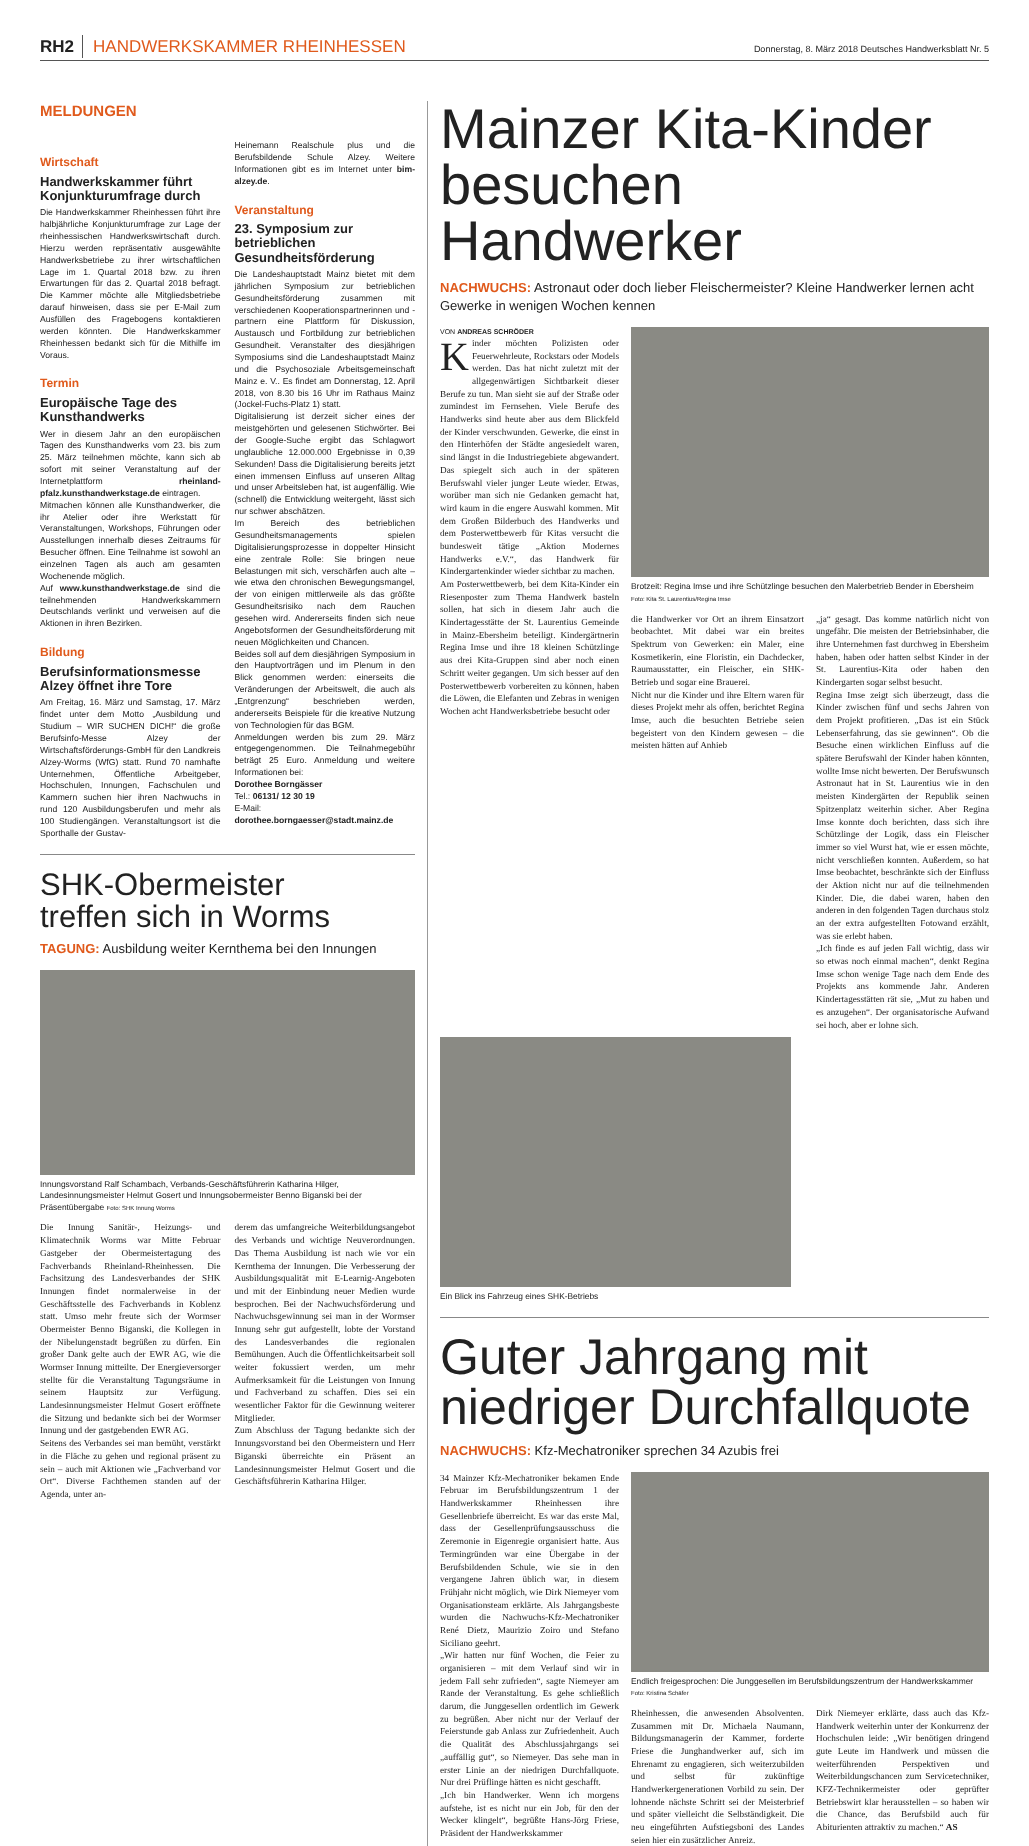RH2 HANDWERKSKAMMER RHEINHESSEN Donnerstag, 8. März 2018 Deutsches Handwerksblatt Nr. 5
MELDUNGEN
Wirtschaft
Handwerkskammer führt Konjunkturumfrage durch
Die Handwerkskammer Rheinhessen führt ihre halbjährliche Konjunkturumfrage zur Lage der rheinhessischen Handwerkswirtschaft durch. Hierzu werden repräsentativ ausgewählte Handwerksbetriebe zu ihrer wirtschaftlichen Lage im 1. Quartal 2018 bzw. zu ihren Erwartungen für das 2. Quartal 2018 befragt. Die Kammer möchte alle Mitgliedsbetriebe darauf hinweisen, dass sie per E-Mail zum Ausfüllen des Fragebogens kontaktieren werden könnten. Die Handwerkskammer Rheinhessen bedankt sich für die Mithilfe im Voraus.
Termin
Europäische Tage des Kunsthandwerks
Wer in diesem Jahr an den europäischen Tagen des Kunsthandwerks vom 23. bis zum 25. März teilnehmen möchte, kann sich ab sofort mit seiner Veranstaltung auf der Internetplattform rheinland-pfalz.kunsthandwerkstage.de eintragen.
Mitmachen können alle Kunsthandwerker, die ihr Atelier oder ihre Werkstatt für Veranstaltungen, Workshops, Führungen oder Ausstellungen innerhalb dieses Zeitraums für Besucher öffnen. Eine Teilnahme ist sowohl an einzelnen Tagen als auch am gesamten Wochenende möglich.
Auf www.kunsthandwerkstage.de sind die teilnehmenden Handwerkskammern Deutschlands verlinkt und verweisen auf die Aktionen in ihren Bezirken.
Bildung
Berufsinformationsmesse Alzey öffnet ihre Tore
Am Freitag, 16. März und Samstag, 17. März findet unter dem Motto „Ausbildung und Studium – WIR SUCHEN DICH!“ die große Berufsinfo-Messe Alzey der Wirtschaftsförderungs-GmbH für den Landkreis Alzey-Worms (WfG) statt. Rund 70 namhafte Unternehmen, Öffentliche Arbeitgeber, Hochschulen, Innungen, Fachschulen und Kammern suchen hier ihren Nachwuchs in rund 120 Ausbildungsberufen und mehr als 100 Studiengängen. Veranstaltungsort ist die Sporthalle der Gustav-
Heinemann Realschule plus und die Berufsbildende Schule Alzey. Weitere Informationen gibt es im Internet unter bim-alzey.de.
Veranstaltung
23. Symposium zur betrieblichen Gesundheitsförderung
Die Landeshauptstadt Mainz bietet mit dem jährlichen Symposium zur betrieblichen Gesundheitsförderung zusammen mit verschiedenen Kooperationspartnerinnen und -partnern eine Plattform für Diskussion, Austausch und Fortbildung zur betrieblichen Gesundheit. Veranstalter des diesjährigen Symposiums sind die Landeshauptstadt Mainz und die Psychosoziale Arbeitsgemeinschaft Mainz e. V.. Es findet am Donnerstag, 12. April 2018, von 8.30 bis 16 Uhr im Rathaus Mainz (Jockel-Fuchs-Platz 1) statt.
Digitalisierung ist derzeit sicher eines der meistgehörten und gelesenen Stichwörter. Bei der Google-Suche ergibt das Schlagwort unglaubliche 12.000.000 Ergebnisse in 0,39 Sekunden! Dass die Digitalisierung bereits jetzt einen immensen Einfluss auf unseren Alltag und unser Arbeitsleben hat, ist augenfällig. Wie (schnell) die Entwicklung weitergeht, lässt sich nur schwer abschätzen.
Im Bereich des betrieblichen Gesundheitsmanagements spielen Digitalisierungsprozesse in doppelter Hinsicht eine zentrale Rolle: Sie bringen neue Belastungen mit sich, verschärfen auch alte – wie etwa den chronischen Bewegungsmangel, der von einigen mittlerweile als das größte Gesundheitsrisiko nach dem Rauchen gesehen wird. Andererseits finden sich neue Angebotsformen der Gesundheitsförderung mit neuen Möglichkeiten und Chancen.
Beides soll auf dem diesjährigen Symposium in den Hauptvorträgen und im Plenum in den Blick genommen werden: einerseits die Veränderungen der Arbeitswelt, die auch als „Entgrenzung“ beschrieben werden, andererseits Beispiele für die kreative Nutzung von Technologien für das BGM.
Anmeldungen werden bis zum 29. März entgegengenommen. Die Teilnahmegebühr beträgt 25 Euro. Anmeldung und weitere Informationen bei:
Dorothee Borngässer
Tel.: 06131/ 12 30 19
E-Mail: dorothee.borngaesser@stadt.mainz.de
SHK-Obermeister
treffen sich in Worms
TAGUNG: Ausbildung weiter Kernthema bei den Innungen
Innungsvorstand Ralf Schambach, Verbands-Geschäftsführerin Katharina Hilger, Landesinnungsmeister Helmut Gosert und Innungsobermeister Benno Biganski bei der Präsentübergabe Foto: SHK Innung Worms
Die Innung Sanitär-, Heizungs- und Klimatechnik Worms war Mitte Februar Gastgeber der Obermeistertagung des Fachverbands Rheinland-Rheinhessen. Die Fachsitzung des Landesverbandes der SHK Innungen findet normalerweise in der Geschäftsstelle des Fachverbands in Koblenz statt. Umso mehr freute sich der Wormser Obermeister Benno Biganski, die Kollegen in der Nibelungenstadt begrüßen zu dürfen. Ein großer Dank gelte auch der EWR AG, wie die Wormser Innung mitteilte. Der Energieversorger stellte für die Veranstaltung Tagungsräume in seinem Hauptsitz zur Verfügung. Landesinnungsmeister Helmut Gosert eröffnete die Sitzung und bedankte sich bei der Wormser Innung und der gastgebenden EWR AG.
Seitens des Verbandes sei man bemüht, verstärkt in die Fläche zu gehen und regional präsent zu sein – auch mit Aktionen wie „Fachverband vor Ort“. Diverse Fachthemen standen auf der Agenda, unter an-
derem das umfangreiche Weiterbildungsangebot des Verbands und wichtige Neuverordnungen. Das Thema Ausbildung ist nach wie vor ein Kernthema der Innungen. Die Verbesserung der Ausbildungsqualität mit E-Learnig-Angeboten und mit der Einbindung neuer Medien wurde besprochen. Bei der Nachwuchsförderung und Nachwuchsgewinnung sei man in der Wormser Innung sehr gut aufgestellt, lobte der Vorstand des Landesverbandes die regionalen Bemühungen. Auch die Öffentlichkeitsarbeit soll weiter fokussiert werden, um mehr Aufmerksamkeit für die Leistungen von Innung und Fachverband zu schaffen. Dies sei ein wesentlicher Faktor für die Gewinnung weiterer Mitglieder.
Zum Abschluss der Tagung bedankte sich der Innungsvorstand bei den Obermeistern und Herr Biganski überreichte ein Präsent an Landesinnungsmeister Helmut Gosert und die Geschäftsführerin Katharina Hilger.
Mainzer Kita-Kinder
besuchen Handwerker
NACHWUCHS: Astronaut oder doch lieber Fleischermeister? Kleine Handwerker lernen acht Gewerke in wenigen Wochen kennen
VON ANDREAS SCHRÖDER
Kinder möchten Polizisten oder Feuerwehrleute, Rockstars oder Models werden. Das hat nicht zuletzt mit der allgegenwärtigen Sichtbarkeit dieser Berufe zu tun. Man sieht sie auf der Straße oder zumindest im Fernsehen. Viele Berufe des Handwerks sind heute aber aus dem Blickfeld der Kinder verschwunden. Gewerke, die einst in den Hinterhöfen der Städte angesiedelt waren, sind längst in die Industriegebiete abgewandert. Das spiegelt sich auch in der späteren Berufswahl vieler junger Leute wieder. Etwas, worüber man sich nie Gedanken gemacht hat, wird kaum in die engere Auswahl kommen. Mit dem Großen Bilderbuch des Handwerks und dem Posterwettbewerb für Kitas versucht die bundesweit tätige „Aktion Modernes Handwerks e.V.“, das Handwerk für Kindergartenkinder wieder sichtbar zu machen.
Am Posterwettbewerb, bei dem Kita-Kinder ein Riesenposter zum Thema Handwerk basteln sollen, hat sich in diesem Jahr auch die Kindertagesstätte der St. Laurentius Gemeinde in Mainz-Ebersheim beteiligt. Kindergärtnerin Regina Imse und ihre 18 kleinen Schützlinge aus drei Kita-Gruppen sind aber noch einen Schritt weiter gegangen. Um sich besser auf den Posterwettbewerb vorbereiten zu können, haben die Löwen, die Elefanten und Zebras in wenigen Wochen acht Handwerksbetriebe besucht oder
Brotzeit: Regina Imse und ihre Schützlinge besuchen den Malerbetrieb Bender in Ebersheim Foto: Kita St. Laurentius/Regina Imse
die Handwerker vor Ort an ihrem Einsatzort beobachtet. Mit dabei war ein breites Spektrum von Gewerken: ein Maler, eine Kosmetikerin, eine Floristin, ein Dachdecker, Raumausstatter, ein Fleischer, ein SHK-Betrieb und sogar eine Brauerei.
Nicht nur die Kinder und ihre Eltern waren für dieses Projekt mehr als offen, berichtet Regina Imse, auch die besuchten Betriebe seien begeistert von den Kindern gewesen – die meisten hätten auf Anhieb
„ja“ gesagt. Das komme natürlich nicht von ungefähr. Die meisten der Betriebsinhaber, die ihre Unternehmen fast durchweg in Ebersheim haben, haben oder hatten selbst Kinder in der St. Laurentius-Kita oder haben den Kindergarten sogar selbst besucht.
Regina Imse zeigt sich überzeugt, dass die Kinder zwischen fünf und sechs Jahren von dem Projekt profitieren. „Das ist ein Stück Lebenserfahrung, das sie gewinnen“. Ob die Besuche einen wirklichen Einfluss auf die spätere Berufswahl der Kinder haben könnten, wollte Imse nicht bewerten. Der Berufswunsch Astronaut hat in St. Laurentius wie in den meisten Kindergärten der Republik seinen Spitzenplatz weiterhin sicher. Aber Regina Imse konnte doch berichten, dass sich ihre Schützlinge der Logik, dass ein Fleischer immer so viel Wurst hat, wie er essen möchte, nicht verschließen konnten. Außerdem, so hat Imse beobachtet, beschränkte sich der Einfluss der Aktion nicht nur auf die teilnehmenden Kinder. Die, die dabei waren, haben den anderen in den folgenden Tagen durchaus stolz an der extra aufgestellten Fotowand erzählt, was sie erlebt haben.
„Ich finde es auf jeden Fall wichtig, dass wir so etwas noch einmal machen“, denkt Regina Imse schon wenige Tage nach dem Ende des Projekts ans kommende Jahr. Anderen Kindertagesstätten rät sie, „Mut zu haben und es anzugehen“. Der organisatorische Aufwand sei hoch, aber er lohne sich.
Ein Blick ins Fahrzeug eines SHK-Betriebs
Guter Jahrgang mit
niedriger Durchfallquote
NACHWUCHS: Kfz-Mechatroniker sprechen 34 Azubis frei
34 Mainzer Kfz-Mechatroniker bekamen Ende Februar im Berufsbildungszentrum 1 der Handwerkskammer Rheinhessen ihre Gesellenbriefe überreicht. Es war das erste Mal, dass der Gesellenprüfungsausschuss die Zeremonie in Eigenregie organisiert hatte. Aus Termingründen war eine Übergabe in der Berufsbildenden Schule, wie sie in den vergangene Jahren üblich war, in diesem Frühjahr nicht möglich, wie Dirk Niemeyer vom Organisationsteam erklärte. Als Jahrgangsbeste wurden die Nachwuchs-Kfz-Mechatroniker René Dietz, Maurizio Zoiro und Stefano Siciliano geehrt.
„Wir hatten nur fünf Wochen, die Feier zu organisieren – mit dem Verlauf sind wir in jedem Fall sehr zufrieden“, sagte Niemeyer am Rande der Veranstaltung. Es gehe schließlich darum, die Junggesellen ordentlich im Gewerk zu begrüßen. Aber nicht nur der Verlauf der Feierstunde gab Anlass zur Zufriedenheit. Auch die Qualität des Abschlussjahrgangs sei „auffällig gut“, so Niemeyer. Das sehe man in erster Linie an der niedrigen Durchfallquote. Nur drei Prüflinge hätten es nicht geschafft.
„Ich bin Handwerker. Wenn ich morgens aufstehe, ist es nicht nur ein Job, für den der Wecker klingelt“, begrüßte Hans-Jörg Friese, Präsident der Handwerkskammer
Endlich freigesprochen: Die Junggesellen im Berufsbildungszentrum der Handwerkskammer Foto: Kristina Schäfer
Rheinhessen, die anwesenden Absolventen. Zusammen mit Dr. Michaela Naumann, Bildungsmanagerin der Kammer, forderte Friese die Junghandwerker auf, sich im Ehrenamt zu engagieren, sich weiterzubilden und selbst für zukünftige Handwerkergenerationen Vorbild zu sein. Der lohnende nächste Schritt sei der Meisterbrief und später vielleicht die Selbständigkeit. Die neu eingeführten Aufstiegsboni des Landes seien hier ein zusätzlicher Anreiz.
Dirk Niemeyer erklärte, dass auch das Kfz-Handwerk weiterhin unter der Konkurrenz der Hochschulen leide: „Wir benötigen dringend gute Leute im Handwerk und müssen die weiterführenden Perspektiven und Weiterbildungschancen zum Servicetechniker, KFZ-Technikermeister oder geprüfter Betriebswirt klar herausstellen – so haben wir die Chance, das Berufsbild auch für Abiturienten attraktiv zu machen.“ AS